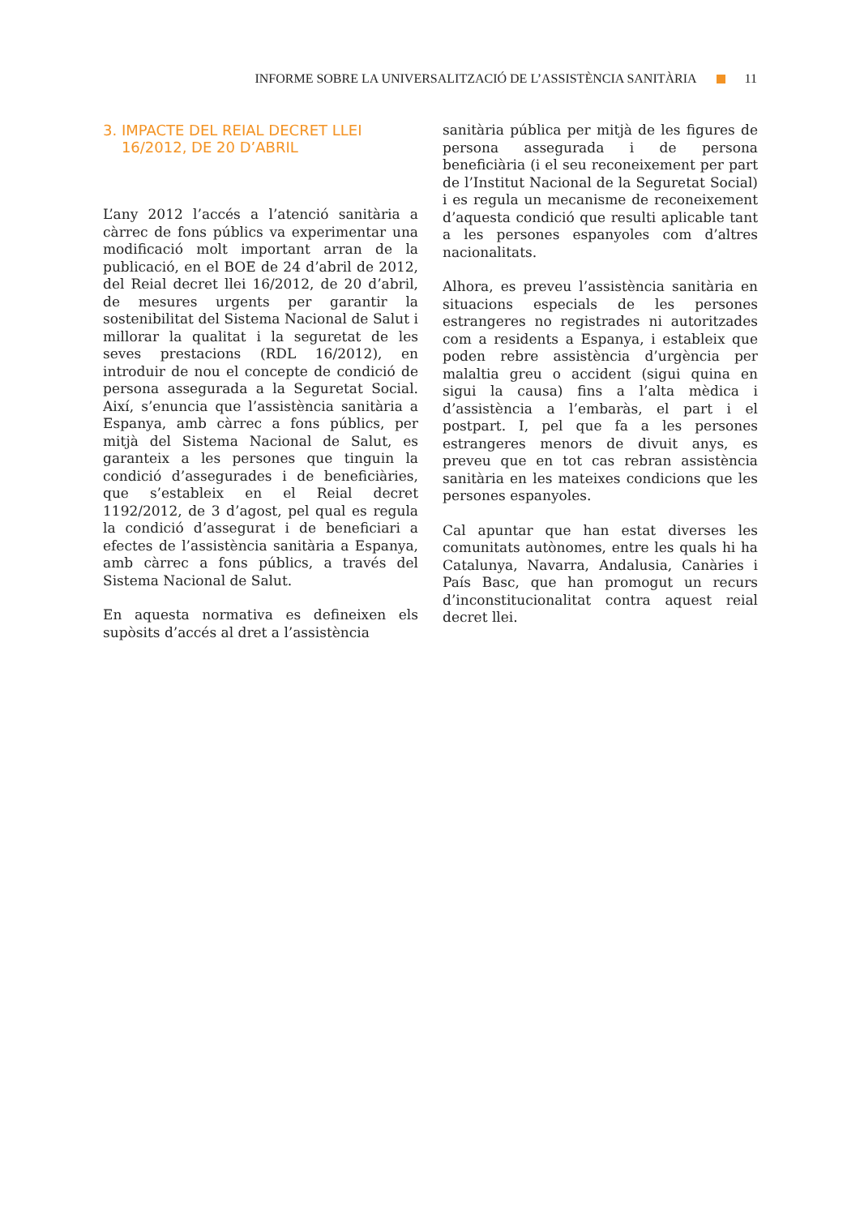INFORME SOBRE LA UNIVERSALITZACIÓ DE L’ASSISTÈNCIA SANITÀRIA 11
3. IMPACTE DEL REIAL DECRET LLEI
16/2012, DE 20 D’ABRIL
L’any 2012 l’accés a l’atenció sanitària a càrrec de fons públics va experimentar una modificació molt important arran de la publicació, en el BOE de 24 d’abril de 2012, del Reial decret llei 16/2012, de 20 d’abril, de mesures urgents per garantir la sostenibilitat del Sistema Nacional de Salut i millorar la qualitat i la seguretat de les seves prestacions (RDL 16/2012), en introduir de nou el concepte de condició de persona assegurada a la Seguretat Social. Així, s’enuncia que l’assistència sanitària a Espanya, amb càrrec a fons públics, per mitjà del Sistema Nacional de Salut, es garanteix a les persones que tinguin la condició d’assegurades i de beneficiàries, que s’estableix en el Reial decret 1192/2012, de 3 d’agost, pel qual es regula la condició d’assegurat i de beneficiari a efectes de l’assistència sanitària a Espanya, amb càrrec a fons públics, a través del Sistema Nacional de Salut.
En aquesta normativa es defineixen els supòsits d’accés al dret a l’assistència
sanitària pública per mitjà de les figures de persona assegurada i de persona beneficiària (i el seu reconeixement per part de l’Institut Nacional de la Seguretat Social) i es regula un mecanisme de reconeixement d’aquesta condició que resulti aplicable tant a les persones espanyoles com d’altres nacionalitats.
Alhora, es preveu l’assistència sanitària en situacions especials de les persones estrangeres no registrades ni autoritzades com a residents a Espanya, i estableix que poden rebre assistència d’urgència per malaltia greu o accident (sigui quina en sigui la causa) fins a l’alta mèdica i d’assistència a l’embaràs, el part i el postpart. I, pel que fa a les persones estrangeres menors de divuit anys, es preveu que en tot cas rebran assistència sanitària en les mateixes condicions que les persones espanyoles.
Cal apuntar que han estat diverses les comunitats autònomes, entre les quals hi ha Catalunya, Navarra, Andalusia, Canàries i País Basc, que han promogut un recurs d’inconstitucionalitat contra aquest reial decret llei.